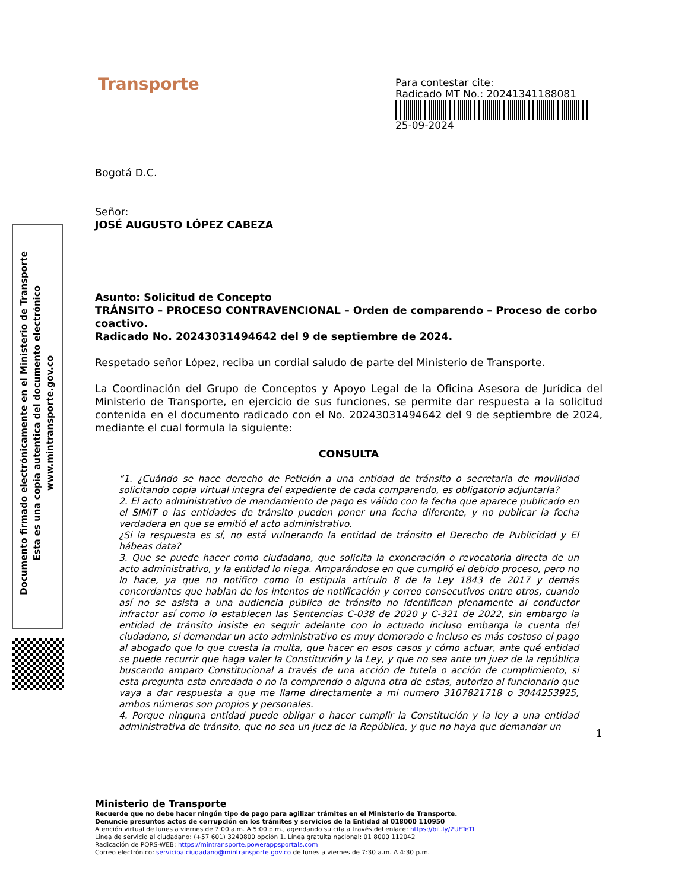Transporte
Para contestar cite:
Radicado MT No.: 20241341188081
25-09-2024
Documento firmado electrónicamente en el Ministerio de Transporte
Esta es una copia autentica del documento electrónico
www.mintransporte.gov.co
Bogotá D.C.
Señor:
JOSÉ AUGUSTO LÓPEZ CABEZA
Asunto: Solicitud de Concepto
TRÁNSITO – PROCESO CONTRAVENCIONAL – Orden de comparendo – Proceso de corbo coactivo.
Radicado No. 20243031494642 del 9 de septiembre de 2024.
Respetado señor López, reciba un cordial saludo de parte del Ministerio de Transporte.
La Coordinación del Grupo de Conceptos y Apoyo Legal de la Oficina Asesora de Jurídica del Ministerio de Transporte, en ejercicio de sus funciones, se permite dar respuesta a la solicitud contenida en el documento radicado con el No. 20243031494642 del 9 de septiembre de 2024, mediante el cual formula la siguiente:
CONSULTA
“1. ¿Cuándo se hace derecho de Petición a una entidad de tránsito o secretaria de movilidad solicitando copia virtual integra del expediente de cada comparendo, es obligatorio adjuntarla?
2. El acto administrativo de mandamiento de pago es válido con la fecha que aparece publicado en el SIMIT o las entidades de tránsito pueden poner una fecha diferente, y no publicar la fecha verdadera en que se emitió el acto administrativo.
¿Si la respuesta es sí, no está vulnerando la entidad de tránsito el Derecho de Publicidad y El hábeas data?
3. Que se puede hacer como ciudadano, que solicita la exoneración o revocatoria directa de un acto administrativo, y la entidad lo niega. Amparándose en que cumplió el debido proceso, pero no lo hace, ya que no notifico como lo estipula artículo 8 de la Ley 1843 de 2017 y demás concordantes que hablan de los intentos de notificación y correo consecutivos entre otros, cuando así no se asista a una audiencia pública de tránsito no identifican plenamente al conductor infractor así como lo establecen las Sentencias C-038 de 2020 y C-321 de 2022, sin embargo la entidad de tránsito insiste en seguir adelante con lo actuado incluso embarga la cuenta del ciudadano, si demandar un acto administrativo es muy demorado e incluso es más costoso el pago al abogado que lo que cuesta la multa, que hacer en esos casos y cómo actuar, ante qué entidad se puede recurrir que haga valer la Constitución y la Ley, y que no sea ante un juez de la república buscando amparo Constitucional a través de una acción de tutela o acción de cumplimiento, si esta pregunta esta enredada o no la comprendo o alguna otra de estas, autorizo al funcionario que vaya a dar respuesta a que me llame directamente a mi numero 3107821718 o 3044253925, ambos números son propios y personales.
4. Porque ninguna entidad puede obligar o hacer cumplir la Constitución y la ley a una entidad administrativa de tránsito, que no sea un juez de la República, y que no haya que demandar un
1
Ministerio de Transporte
Recuerde que no debe hacer ningún tipo de pago para agilizar trámites en el Ministerio de Transporte.
Denuncie presuntos actos de corrupción en los trámites y servicios de la Entidad al 018000 110950
Atención virtual de lunes a viernes de 7:00 a.m. A 5:00 p.m., agendando su cita a través del enlace: https://bit.ly/2UFTeTf
Línea de servicio al ciudadano: (+57 601) 3240800 opción 1. Línea gratuita nacional: 01 8000 112042
Radicación de PQRS-WEB: https://mintransporte.powerappsportals.com
Correo electrónico: servicioalciudadano@mintransporte.gov.co de lunes a viernes de 7:30 a.m. A 4:30 p.m.